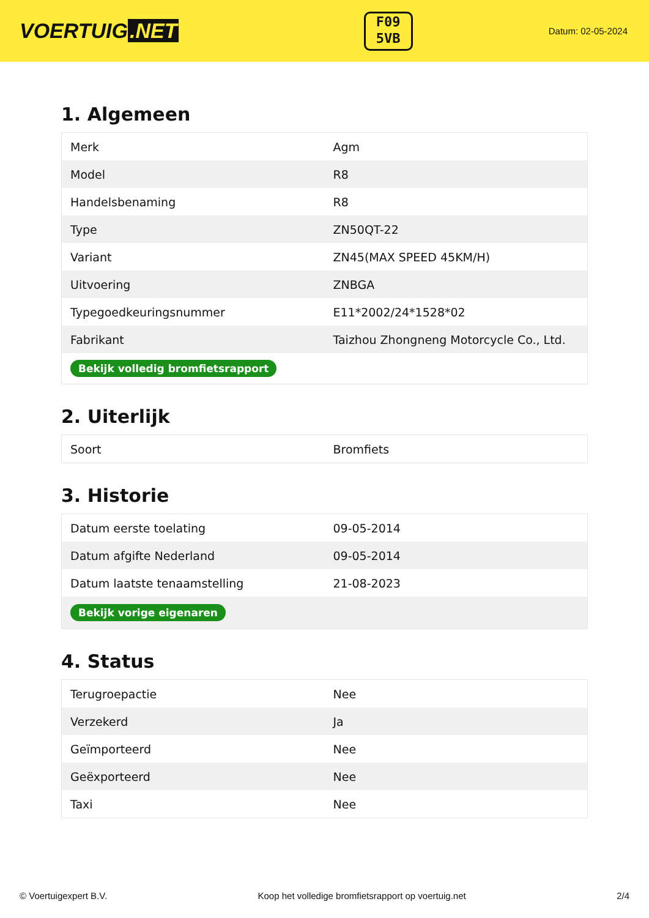VOERTUIG.NET
F09
5VB
Datum: 02-05-2024
1. Algemeen
| Merk | Agm |
| Model | R8 |
| Handelsbenaming | R8 |
| Type | ZN50QT-22 |
| Variant | ZN45(MAX SPEED 45KM/H) |
| Uitvoering | ZNBGA |
| Typegoedkeuringsnummer | E11*2002/24*1528*02 |
| Fabrikant | Taizhou Zhongneng Motorcycle Co., Ltd. |
| Bekijk volledig bromfietsrapport | |
2. Uiterlijk
| Soort | Bromfiets |
3. Historie
| Datum eerste toelating | 09-05-2014 |
| Datum afgifte Nederland | 09-05-2014 |
| Datum laatste tenaamstelling | 21-08-2023 |
| Bekijk vorige eigenaren | |
4. Status
| Terugroepactie | Nee |
| Verzekerd | Ja |
| Geïmporteerd | Nee |
| Geëxporteerd | Nee |
| Taxi | Nee |
© Voertuigexpert B.V. Koop het volledige bromfietsrapport op voertuig.net 2/4